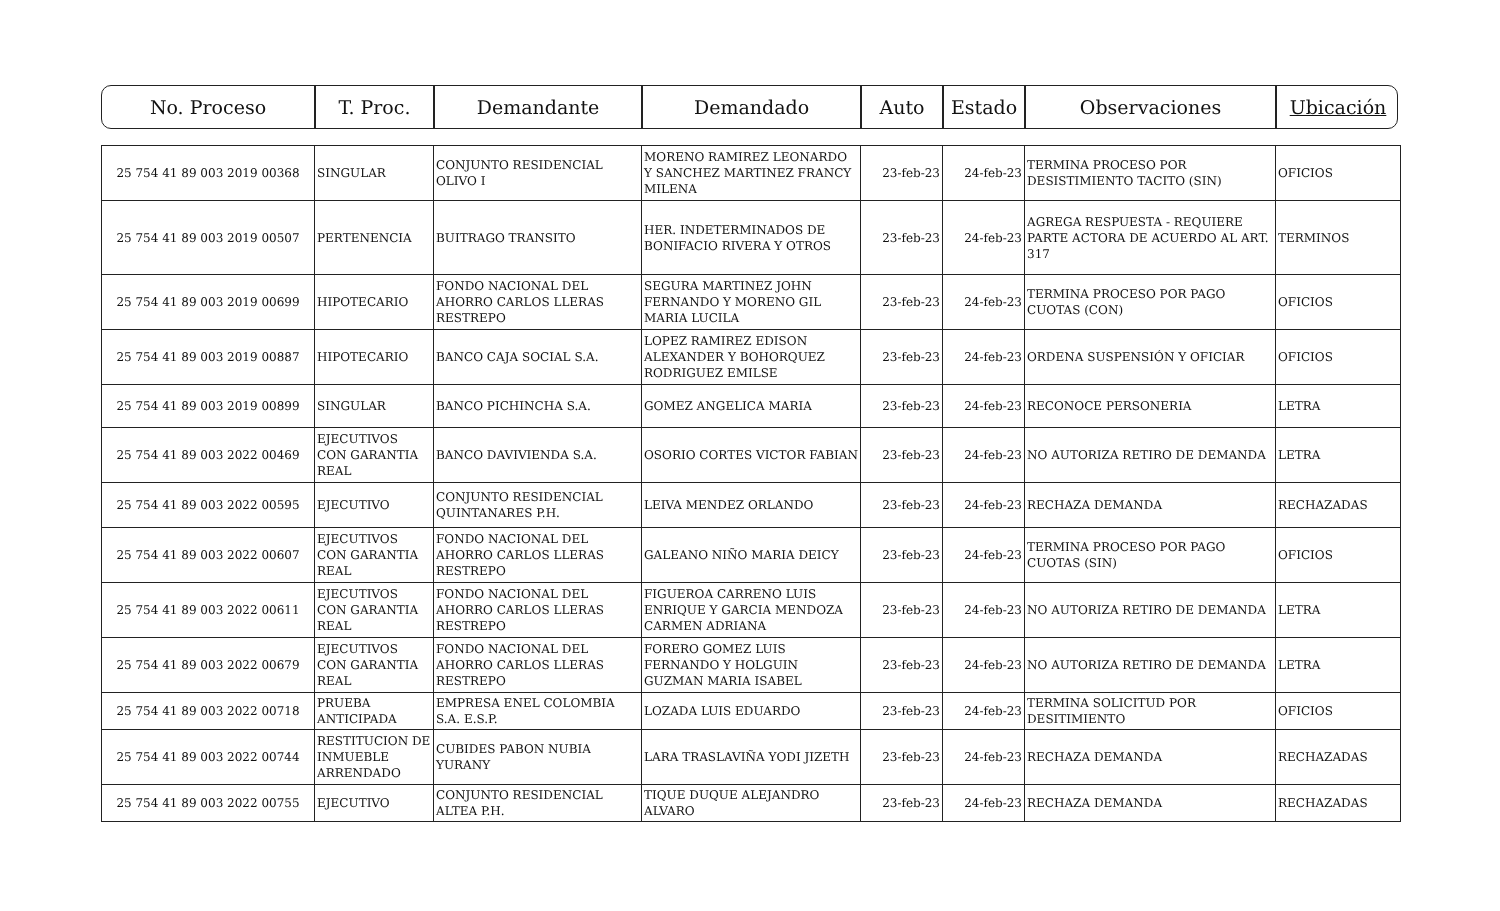| No. Proceso | T. Proc. | Demandante | Demandado | Auto | Estado | Observaciones | Ubicación |
| --- | --- | --- | --- | --- | --- | --- | --- |
| 25 754 41 89 003 2019 00368 | SINGULAR | CONJUNTO RESIDENCIAL OLIVO I | MORENO RAMIREZ LEONARDO Y SANCHEZ MARTINEZ FRANCY MILENA | 23-feb-23 | 24-feb-23 | TERMINA PROCESO POR DESISTIMIENTO TACITO (SIN) | OFICIOS |
| 25 754 41 89 003 2019 00507 | PERTENENCIA | BUITRAGO TRANSITO | HER. INDETERMINADOS DE BONIFACIO RIVERA Y OTROS | 23-feb-23 | 24-feb-23 | AGREGA RESPUESTA - REQUIERE PARTE ACTORA DE ACUERDO AL ART. 317 | TERMINOS |
| 25 754 41 89 003 2019 00699 | HIPOTECARIO | FONDO NACIONAL DEL AHORRO CARLOS LLERAS RESTREPO | SEGURA MARTINEZ JOHN FERNANDO Y MORENO GIL MARIA LUCILA | 23-feb-23 | 24-feb-23 | TERMINA PROCESO POR PAGO CUOTAS (CON) | OFICIOS |
| 25 754 41 89 003 2019 00887 | HIPOTECARIO | BANCO CAJA SOCIAL S.A. | LOPEZ RAMIREZ EDISON ALEXANDER Y BOHORQUEZ RODRIGUEZ EMILSE | 23-feb-23 | 24-feb-23 | ORDENA SUSPENSIÓN Y OFICIAR | OFICIOS |
| 25 754 41 89 003 2019 00899 | SINGULAR | BANCO PICHINCHA S.A. | GOMEZ ANGELICA MARIA | 23-feb-23 | 24-feb-23 | RECONOCE PERSONERIA | LETRA |
| 25 754 41 89 003 2022 00469 | EJECUTIVOS CON GARANTIA REAL | BANCO DAVIVIENDA S.A. | OSORIO CORTES VICTOR FABIAN | 23-feb-23 | 24-feb-23 | NO AUTORIZA RETIRO DE DEMANDA | LETRA |
| 25 754 41 89 003 2022 00595 | EJECUTIVO | CONJUNTO RESIDENCIAL QUINTANARES P.H. | LEIVA MENDEZ ORLANDO | 23-feb-23 | 24-feb-23 | RECHAZA DEMANDA | RECHAZADAS |
| 25 754 41 89 003 2022 00607 | EJECUTIVOS CON GARANTIA REAL | FONDO NACIONAL DEL AHORRO CARLOS LLERAS RESTREPO | GALEANO NIÑO MARIA DEICY | 23-feb-23 | 24-feb-23 | TERMINA PROCESO POR PAGO CUOTAS (SIN) | OFICIOS |
| 25 754 41 89 003 2022 00611 | EJECUTIVOS CON GARANTIA REAL | FONDO NACIONAL DEL AHORRO CARLOS LLERAS RESTREPO | FIGUEROA CARRENO LUIS ENRIQUE Y GARCIA MENDOZA CARMEN ADRIANA | 23-feb-23 | 24-feb-23 | NO AUTORIZA RETIRO DE DEMANDA | LETRA |
| 25 754 41 89 003 2022 00679 | EJECUTIVOS CON GARANTIA REAL | FONDO NACIONAL DEL AHORRO CARLOS LLERAS RESTREPO | FORERO GOMEZ LUIS FERNANDO Y HOLGUIN GUZMAN MARIA ISABEL | 23-feb-23 | 24-feb-23 | NO AUTORIZA RETIRO DE DEMANDA | LETRA |
| 25 754 41 89 003 2022 00718 | PRUEBA ANTICIPADA | EMPRESA ENEL COLOMBIA S.A. E.S.P. | LOZADA LUIS EDUARDO | 23-feb-23 | 24-feb-23 | TERMINA SOLICITUD POR DESITIMIENTO | OFICIOS |
| 25 754 41 89 003 2022 00744 | RESTITUCION DE INMUEBLE ARRENDADO | CUBIDES PABON NUBIA YURANY | LARA TRASLAVIÑA YODI JIZETH | 23-feb-23 | 24-feb-23 | RECHAZA DEMANDA | RECHAZADAS |
| 25 754 41 89 003 2022 00755 | EJECUTIVO | CONJUNTO RESIDENCIAL ALTEA P.H. | TIQUE DUQUE ALEJANDRO ALVARO | 23-feb-23 | 24-feb-23 | RECHAZA DEMANDA | RECHAZADAS |